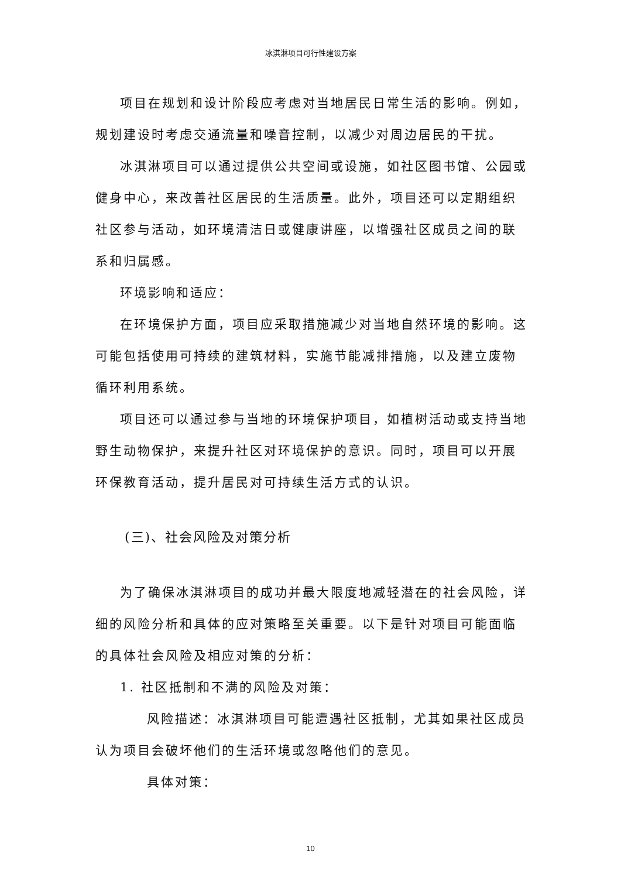冰淇淋项目可行性建设方案
项目在规划和设计阶段应考虑对当地居民日常生活的影响。例如，规划建设时考虑交通流量和噪音控制，以减少对周边居民的干扰。
冰淇淋项目可以通过提供公共空间或设施，如社区图书馆、公园或健身中心，来改善社区居民的生活质量。此外，项目还可以定期组织社区参与活动，如环境清洁日或健康讲座，以增强社区成员之间的联系和归属感。
环境影响和适应：
在环境保护方面，项目应采取措施减少对当地自然环境的影响。这可能包括使用可持续的建筑材料，实施节能减排措施，以及建立废物循环利用系统。
项目还可以通过参与当地的环境保护项目，如植树活动或支持当地野生动物保护，来提升社区对环境保护的意识。同时，项目可以开展环保教育活动，提升居民对可持续生活方式的认识。
(三)、社会风险及对策分析
为了确保冰淇淋项目的成功并最大限度地减轻潜在的社会风险，详细的风险分析和具体的应对策略至关重要。以下是针对项目可能面临的具体社会风险及相应对策的分析：
1. 社区抵制和不满的风险及对策：
风险描述：冰淇淋项目可能遭遇社区抵制，尤其如果社区成员认为项目会破坏他们的生活环境或忽略他们的意见。
具体对策：
10